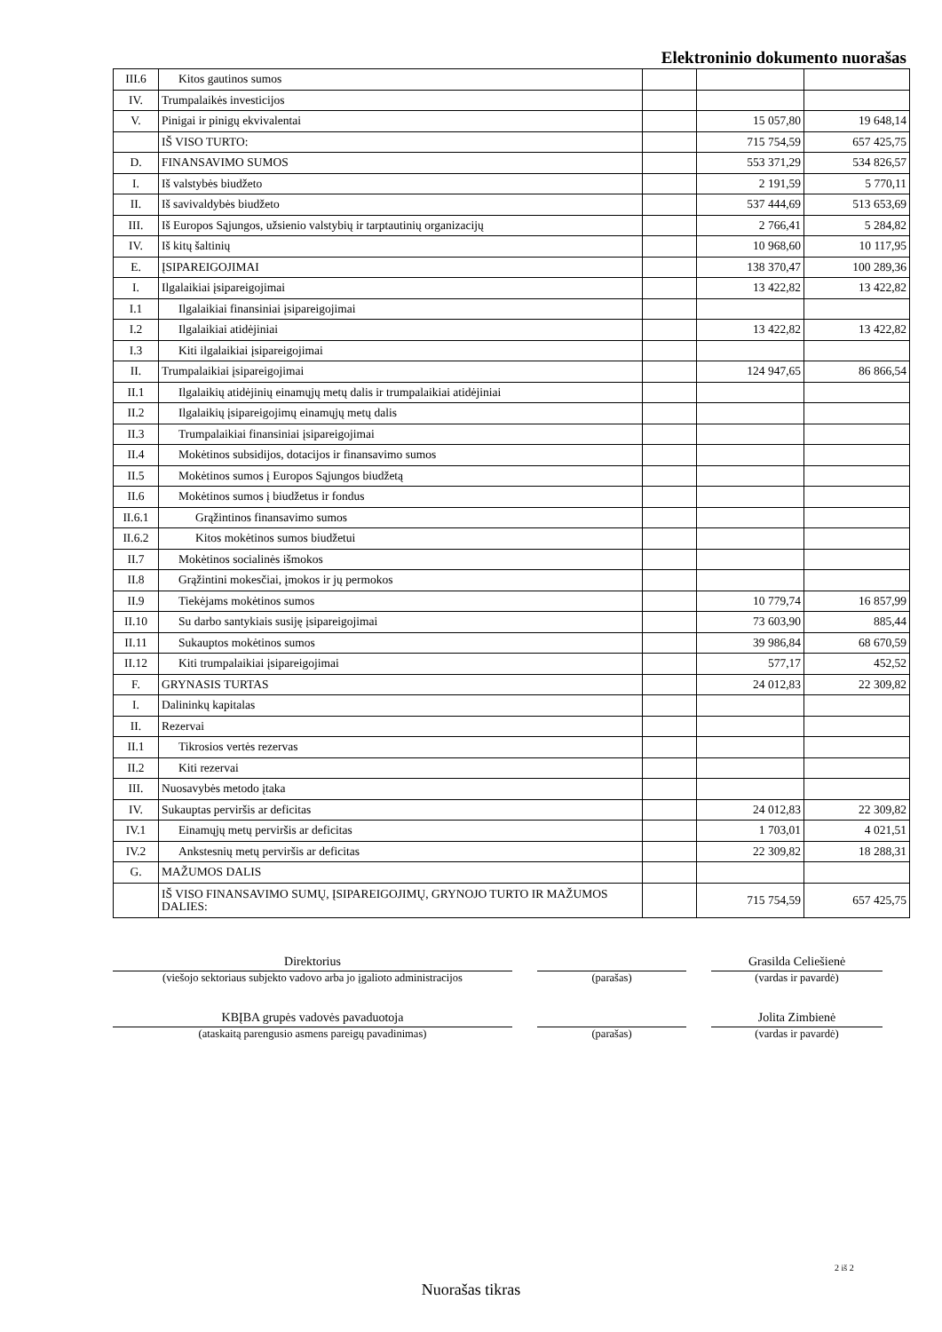Elektroninio dokumento nuorašas
| III.6 | Kitos gautinos sumos | | | |
| IV. | Trumpalaikės investicijos | | | |
| V. | Pinigai ir pinigų ekvivalentai | | 15 057,80 | 19 648,14 |
| | IŠ VISO TURTO: | | 715 754,59 | 657 425,75 |
| D. | FINANSAVIMO SUMOS | | 553 371,29 | 534 826,57 |
| I. | Iš valstybės biudžeto | | 2 191,59 | 5 770,11 |
| II. | Iš savivaldybės biudžeto | | 537 444,69 | 513 653,69 |
| III. | Iš Europos Sąjungos, užsienio valstybių ir tarptautinių organizacijų | | 2 766,41 | 5 284,82 |
| IV. | Iš kitų šaltinių | | 10 968,60 | 10 117,95 |
| E. | ĮSIPAREIGOJIMAI | | 138 370,47 | 100 289,36 |
| I. | Ilgalaikiai įsipareigojimai | | 13 422,82 | 13 422,82 |
| I.1 | Ilgalaikiai finansiniai įsipareigojimai | | | |
| I.2 | Ilgalaikiai atidėjiniai | | 13 422,82 | 13 422,82 |
| I.3 | Kiti ilgalaikiai įsipareigojimai | | | |
| II. | Trumpalaikiai įsipareigojimai | | 124 947,65 | 86 866,54 |
| II.1 | Ilgalaikių atidėjinių einamųjų metų dalis ir trumpalaikiai atidėjiniai | | | |
| II.2 | Ilgalaikių įsipareigojimų einamųjų metų dalis | | | |
| II.3 | Trumpalaikiai finansiniai įsipareigojimai | | | |
| II.4 | Mokėtinos subsidijos, dotacijos ir finansavimo sumos | | | |
| II.5 | Mokėtinos sumos į Europos Sąjungos biudžetą | | | |
| II.6 | Mokėtinos sumos į biudžetus ir fondus | | | |
| II.6.1 | Grąžintinos finansavimo sumos | | | |
| II.6.2 | Kitos mokėtinos sumos biudžetui | | | |
| II.7 | Mokėtinos socialinės išmokos | | | |
| II.8 | Grąžintini mokesčiai, įmokos ir jų permokos | | | |
| II.9 | Tiekėjams mokėtinos sumos | | 10 779,74 | 16 857,99 |
| II.10 | Su darbo santykiais susiję įsipareigojimai | | 73 603,90 | 885,44 |
| II.11 | Sukauptos mokėtinos sumos | | 39 986,84 | 68 670,59 |
| II.12 | Kiti trumpalaikiai įsipareigojimai | | 577,17 | 452,52 |
| F. | GRYNASIS TURTAS | | 24 012,83 | 22 309,82 |
| I. | Dalininkų kapitalas | | | |
| II. | Rezervai | | | |
| II.1 | Tikrosios vertės rezervas | | | |
| II.2 | Kiti rezervai | | | |
| III. | Nuosavybės metodo įtaka | | | |
| IV. | Sukauptas perviršis ar deficitas | | 24 012,83 | 22 309,82 |
| IV.1 | Einamųjų metų perviršis ar deficitas | | 1 703,01 | 4 021,51 |
| IV.2 | Ankstesnių metų perviršis ar deficitas | | 22 309,82 | 18 288,31 |
| G. | MAŽUMOS DALIS | | | |
| | IŠ VISO FINANSAVIMO SUMŲ, ĮSIPAREIGOJIMŲ, GRYNOJO TURTO IR MAŽUMOS DALIES: | | 715 754,59 | 657 425,75 |
Direktorius Grasilda Celiešienė
(viešojo sektoriaus subjekto vadovo arba jo įgalioto administracijos
(parašas) (vardas ir pavardė)
KBĮBA grupės vadovės pavaduotoja Jolita Zimbienė
(ataskaitą parengusio asmens pareigų pavadinimas) (parašas) (vardas ir pavardė)
2 iš 2
Nuorašas tikras